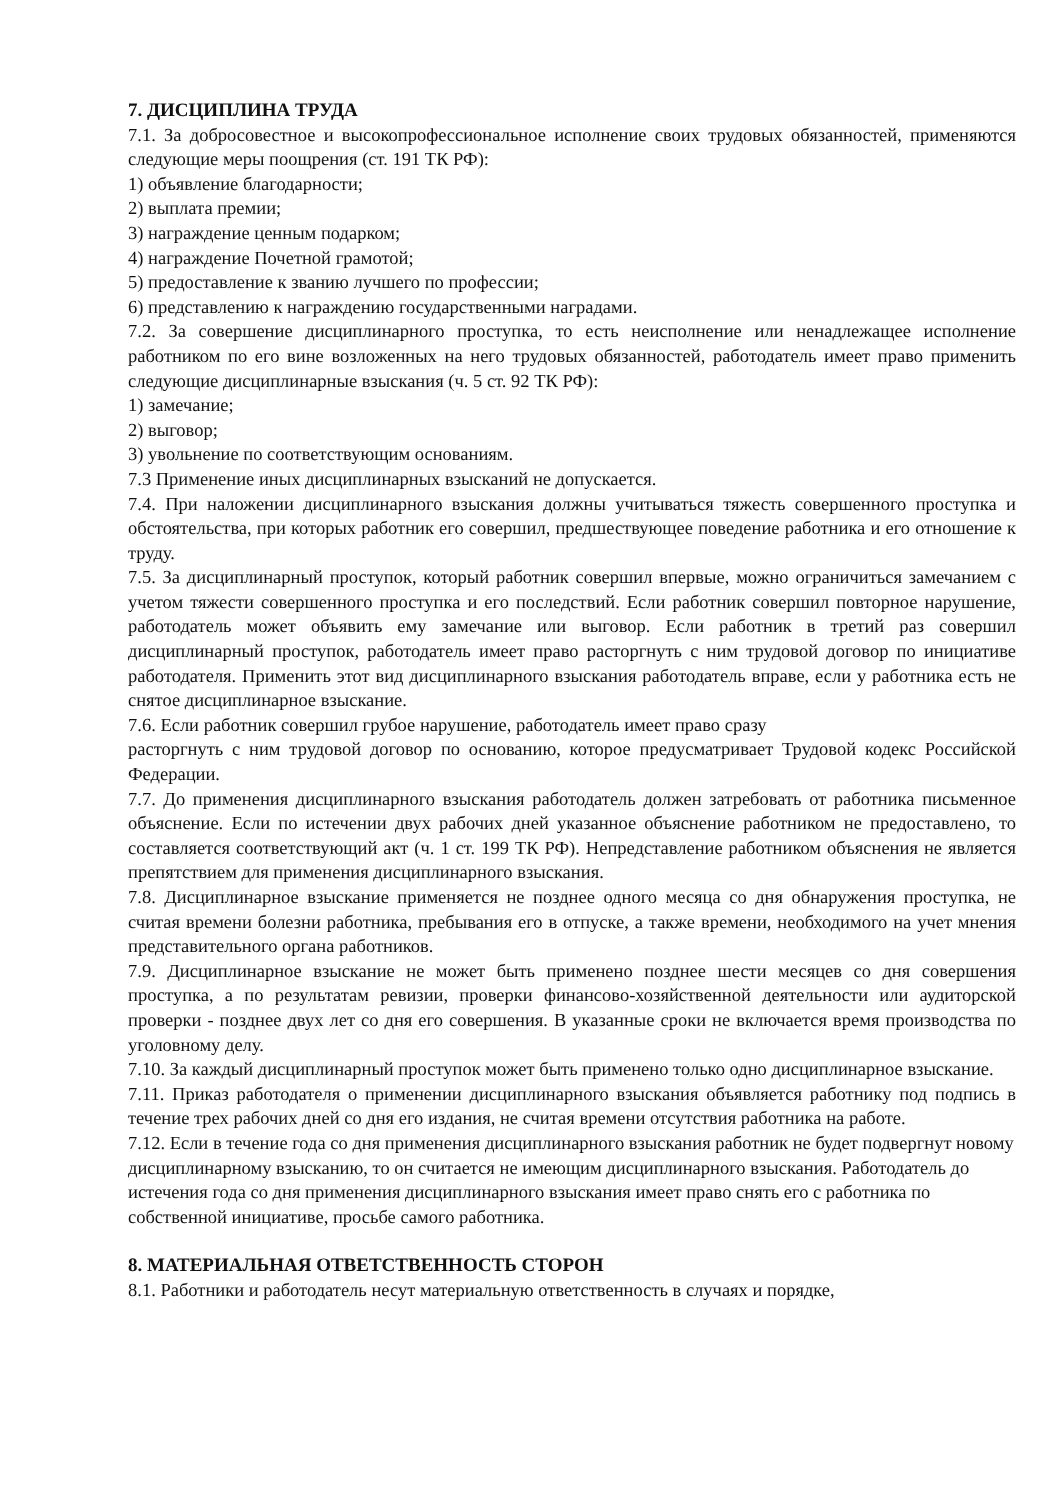7. ДИСЦИПЛИНА ТРУДА
7.1. За добросовестное и высокопрофессиональное исполнение своих трудовых обязанностей, применяются следующие меры поощрения (ст. 191 ТК РФ):
1) объявление благодарности;
2) выплата премии;
3) награждение ценным подарком;
4) награждение Почетной грамотой;
5) предоставление к званию лучшего по профессии;
6) представлению к награждению государственными наградами.
7.2. За совершение дисциплинарного проступка, то есть неисполнение или ненадлежащее исполнение работником по его вине возложенных на него трудовых обязанностей, работодатель имеет право применить следующие дисциплинарные взыскания (ч. 5 ст. 92 ТК РФ):
1) замечание;
2) выговор;
3) увольнение по соответствующим основаниям.
7.3 Применение иных дисциплинарных взысканий не допускается.
7.4. При наложении дисциплинарного взыскания должны учитываться тяжесть совершенного проступка и обстоятельства, при которых работник его совершил, предшествующее поведение работника и его отношение к труду.
7.5. За дисциплинарный проступок, который работник совершил впервые, можно ограничиться замечанием с учетом тяжести совершенного проступка и его последствий. Если работник совершил повторное нарушение, работодатель может объявить ему замечание или выговор. Если работник в третий раз совершил дисциплинарный проступок, работодатель имеет право расторгнуть с ним трудовой договор по инициативе работодателя. Применить этот вид дисциплинарного взыскания работодатель вправе, если у работника есть не снятое дисциплинарное взыскание.
7.6. Если работник совершил грубое нарушение, работодатель имеет право сразу
расторгнуть с ним трудовой договор по основанию, которое предусматривает Трудовой кодекс Российской Федерации.
7.7. До применения дисциплинарного взыскания работодатель должен затребовать от работника письменное объяснение. Если по истечении двух рабочих дней указанное объяснение работником не предоставлено, то составляется соответствующий акт (ч. 1 ст. 199 ТК РФ). Непредставление работником объяснения не является препятствием для применения дисциплинарного взыскания.
7.8. Дисциплинарное взыскание применяется не позднее одного месяца со дня обнаружения проступка, не считая времени болезни работника, пребывания его в отпуске, а также времени, необходимого на учет мнения представительного органа работников.
7.9. Дисциплинарное взыскание не может быть применено позднее шести месяцев со дня совершения проступка, а по результатам ревизии, проверки финансово-хозяйственной деятельности или аудиторской проверки - позднее двух лет со дня его совершения. В указанные сроки не включается время производства по уголовному делу.
7.10. За каждый дисциплинарный проступок может быть применено только одно дисциплинарное взыскание.
7.11. Приказ работодателя о применении дисциплинарного взыскания объявляется работнику под подпись в течение трех рабочих дней со дня его издания, не считая времени отсутствия работника на работе.
7.12. Если в течение года со дня применения дисциплинарного взыскания работник не будет подвергнут новому дисциплинарному взысканию, то он считается не имеющим дисциплинарного взыскания. Работодатель до истечения года со дня применения дисциплинарного взыскания имеет право снять его с работника по собственной инициативе, просьбе самого работника.
8. МАТЕРИАЛЬНАЯ ОТВЕТСТВЕННОСТЬ СТОРОН
8.1. Работники и работодатель несут материальную ответственность в случаях и порядке,